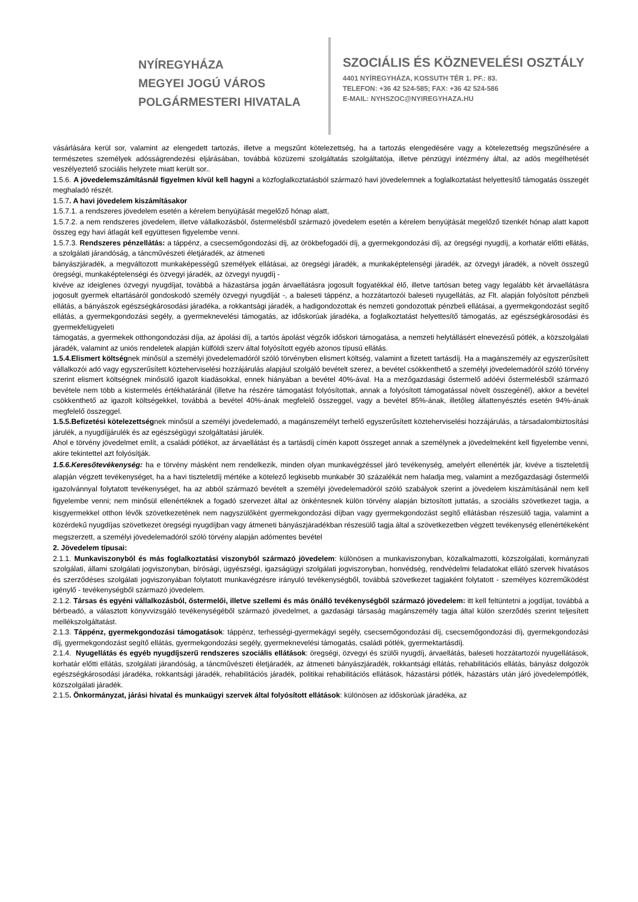NYÍREGYHÁZA
MEGYEI JOGÚ VÁROS
POLGÁRMESTERI HIVATALA
SZOCIÁLIS ÉS KÖZNEVELÉSI OSZTÁLY
4401 NYÍREGYHÁZA, KOSSUTH TÉR 1. PF.: 83.
TELEFON: +36 42 524-585; FAX: +36 42 524-586
E-MAIL: NYHSZOC@NYIREGYHAZA.HU
vásárlására kerül sor, valamint az elengedett tartozás, illetve a megszűnt kötelezettség, ha a tartozás elengedésére vagy a kötelezettség megszűnésére a természetes személyek adósságrendezési eljárásában, továbbá közüzemi szolgáltatás szolgáltatója, illetve pénzügyi intézmény által, az adós megélhetését veszélyeztető szociális helyzete miatt került sor..
1.5.6. A jövedelemszámításnál figyelmen kívül kell hagyni a közfoglalkoztatásból származó havi jövedelemnek a foglalkoztatást helyettesítő támogatás összegét meghaladó részét.
1.5.7. A havi jövedelem kiszámításakor
1.5.7.1. a rendszeres jövedelem esetén a kérelem benyújtását megelőző hónap alatt,
1.5.7.2. a nem rendszeres jövedelem, illetve vállalkozásból, őstermelésből származó jövedelem esetén a kérelem benyújtását megelőző tizenkét hónap alatt kapott összeg egy havi átlagát kell együttesen figyelembe venni.
1.5.7.3. Rendszeres pénzellátás: a táppénz, a csecsemőgondozási díj, az örökbefogadói díj, a gyermekgondozási díj, az öregségi nyugdíj, a korhatár előtti ellátás, a szolgálati járandóság, a táncművészeti életjáradék, az átmeneti
bányászjáradék, a megváltozott munkaképességű személyek ellátásai, az öregségi járadék, a munkaképtelenségi járadék, az özvegyi járadék, a növelt összegű öregségi, munkaképtelenségi és özvegyi járadék, az özvegyi nyugdíj -
kivéve az ideiglenes özvegyi nyugdíjat, továbbá a házastársa jogán árvaellátásra jogosult fogyatékkal élő, illetve tartósan beteg vagy legalább két árvaellátásra jogosult gyermek eltartásáról gondoskodó személy özvegyi nyugdíját -, a baleseti táppénz, a hozzátartozói baleseti nyugellátás, az Flt. alapján folyósított pénzbeli ellátás, a bányászok egészségkárosodási járadéka, a rokkantsági járadék, a hadigondozottak és nemzeti gondozottak pénzbeli ellátásai, a gyermekgondozást segítő ellátás, a gyermekgondozási segély, a gyermeknevelési támogatás, az időskorúak járadéka, a foglalkoztatást helyettesítő támogatás, az egészségkárosodási és gyermekfelügyeleti
támogatás, a gyermekek otthongondozási díja, az ápolási díj, a tartós ápolást végzők időskori támogatása, a nemzeti helytállásért elnevezésű pótlék, a közszolgálati járadék, valamint az uniós rendeletek alapján külföldi szerv által folyósított egyéb azonos típusú ellátás.
1.5.4.Elismert költségnek minősül a személyi jövedelemadóról szóló törvényben elismert költség, valamint a fizetett tartásdíj. Ha a magánszemély az egyszerűsített vállalkozói adó vagy egyszerűsített közteherviselési hozzájárulás alapjául szolgáló bevételt szerez, a bevétel csökkenthető a személyi jövedelemadóról szóló törvény szerint elismert költségnek minősülő igazolt kiadásokkal, ennek hiányában a bevétel 40%-ával. Ha a mezőgazdasági őstermelő adóévi őstermelésből származó bevétele nem több a kistermelés értékhatáránál (illetve ha részére támogatást folyósítottak, annak a folyósított támogatással növelt összegénél), akkor a bevétel csökkenthető az igazolt költségekkel, továbbá a bevétel 40%-ának megfelelő összeggel, vagy a bevétel 85%-ának, illetőleg állattenyésztés esetén 94%-ának megfelelő összeggel.
1.5.5.Befizetési kötelezettségnek minősül a személyi jövedelemadó, a magánszemélyt terhelő egyszerűsített közteherviselési hozzájárulás, a társadalombiztosítási járulék, a nyugdíjjárulék és az egészségügyi szolgáltatási járulék.
Ahol e törvény jövedelmet említ, a családi pótlékot, az árvaellátást és a tartásdíj címén kapott összeget annak a személynek a jövedelmeként kell figyelembe venni, akire tekintettel azt folyósítják.
1.5.6.Keresőtevékenység: ha e törvény másként nem rendelkezik, minden olyan munkavégzéssel járó tevékenység, amelyért ellenérték jár, kivéve a tiszteletdíj alapján végzett tevékenységet, ha a havi tiszteletdíj mértéke a kötelező legkisebb munkabér 30 százalékát nem haladja meg, valamint a mezőgazdasági őstermelői igazolvánnyal folytatott tevékenységet, ha az abból származó bevételt a személyi jövedelemadóról szóló szabályok szerint a jövedelem kiszámításánál nem kell figyelembe venni; nem minősül ellenértéknek a fogadó szervezet által az önkéntesnek külön törvény alapján biztosított juttatás, a szociális szövetkezet tagja, a kisgyermekkel otthon lévők szövetkezetének nem nagyszülőként gyermekgondozási díjban vagy gyermekgondozást segítő ellátásban részesülő tagja, valamint a közérdekű nyugdíjas szövetkezet öregségi nyugdíjban vagy átmeneti bányászjáradékban részesülő tagja által a szövetkezetben végzett tevékenység ellenértékeként megszerzett, a személyi jövedelemadóról szóló törvény alapján adómentes bevétel
2. Jövedelem típusai:
2.1.1. Munkaviszonyból és más foglalkoztatási viszonyból származó jövedelem: különösen a munkaviszonyban, közalkalmazotti, közszolgálati, kormányzati szolgálati, állami szolgálati jogviszonyban, bírósági, ügyészségi, igazságügyi szolgálati jogviszonyban, honvédség, rendvédelmi feladatokat ellátó szervek hivatásos és szerződéses szolgálati jogviszonyában folytatott munkavégzésre irányuló tevékenységből, továbbá szövetkezet tagjaként folytatott - személyes közreműködést igénylő - tevékenységből származó jövedelem.
2.1.2. Társas és egyéni vállalkozásból, őstermelői, illetve szellemi és más önálló tevékenységből származó jövedelem: itt kell feltüntetni a jogdíjat, továbbá a bérbeadó, a választott könyvvizsgáló tevékenységéből származó jövedelmet, a gazdasági társaság magánszemély tagja által külön szerződés szerint teljesített mellékszolgáltatást.
2.1.3. Táppénz, gyermekgondozási támogatások: táppénz, terhességi-gyermekágyi segély, csecsemőgondozási díj, csecsemőgondozási díj, gyermekgondozási díj, gyermekgondozást segítő ellátás, gyermekgondozási segély, gyermeknevelési támogatás, családi pótlék, gyermektartásdíj.
2.1.4. Nyugellátás és egyéb nyugdíjszerű rendszeres szociális ellátások: öregségi, özvegyi és szülői nyugdíj, árvaellátás, baleseti hozzátartozói nyugellátások, korhatár előtti ellátás, szolgálati járandóság, a táncművészeti életjáradék, az átmeneti bányászjáradék, rokkantsági ellátás, rehabilitációs ellátás, bányász dolgozók egészségkárosodási járadéka, rokkantsági járadék, rehabilitációs járadék, politikai rehabilitációs ellátások, házastársi pótlék, házastárs után járó jövedelempótlék, közszolgálati járadék.
2.1.5. Önkormányzat, járási hivatal és munkaügyi szervek által folyósított ellátások: különösen az időskorúak járadéka, az